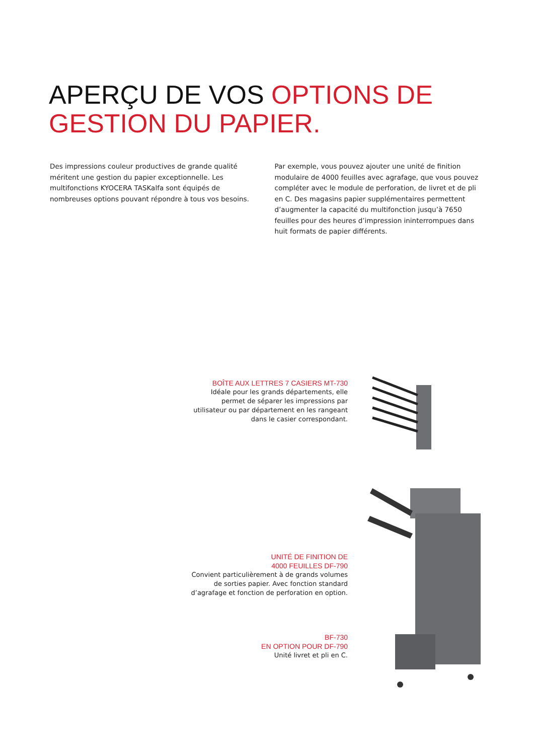APERÇU DE VOS OPTIONS DE
GESTION DU PAPIER.
Des impressions couleur productives de grande qualité méritent une gestion du papier exceptionnelle. Les multifonctions KYOCERA TASKalfa sont équipés de nombreuses options pouvant répondre à tous vos besoins.
Par exemple, vous pouvez ajouter une unité de finition modulaire de 4000 feuilles avec agrafage, que vous pouvez compléter avec le module de perforation, de livret et de pli en C. Des magasins papier supplémentaires permettent d’augmenter la capacité du multifonction jusqu’à 7650 feuilles pour des heures d’impression ininterrompues dans huit formats de papier différents.
BOÎTE AUX LETTRES 7 CASIERS MT-730
Idéale pour les grands départements, elle permet de séparer les impressions par utilisateur ou par département en les rangeant dans le casier correspondant.
UNITÉ DE FINITION DE
4000 FEUILLES DF-790
Convient particulièrement à de grands volumes de sorties papier. Avec fonction standard d’agrafage et fonction de perforation en option.
BF-730
EN OPTION POUR DF-790
Unité livret et pli en C.